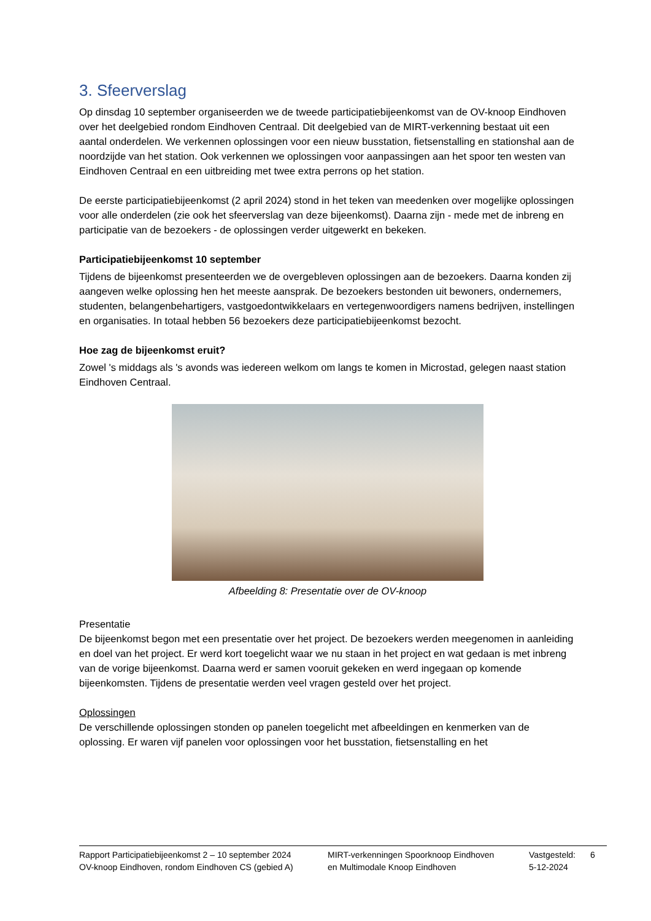3. Sfeerverslag
Op dinsdag 10 september organiseerden we de tweede participatiebijeenkomst van de OV-knoop Eindhoven over het deelgebied rondom Eindhoven Centraal. Dit deelgebied van de MIRT-verkenning bestaat uit een aantal onderdelen. We verkennen oplossingen voor een nieuw busstation, fietsenstalling en stationshal aan de noordzijde van het station. Ook verkennen we oplossingen voor aanpassingen aan het spoor ten westen van Eindhoven Centraal en een uitbreiding met twee extra perrons op het station.
De eerste participatiebijeenkomst (2 april 2024) stond in het teken van meedenken over mogelijke oplossingen voor alle onderdelen (zie ook het sfeerverslag van deze bijeenkomst). Daarna zijn - mede met de inbreng en participatie van de bezoekers - de oplossingen verder uitgewerkt en bekeken.
Participatiebijeenkomst 10 september
Tijdens de bijeenkomst presenteerden we de overgebleven oplossingen aan de bezoekers. Daarna konden zij aangeven welke oplossing hen het meeste aansprak. De bezoekers bestonden uit bewoners, ondernemers, studenten, belangenbehartigers, vastgoedontwikkelaars en vertegenwoordigers namens bedrijven, instellingen en organisaties. In totaal hebben 56 bezoekers deze participatiebijeenkomst bezocht.
Hoe zag de bijeenkomst eruit?
Zowel 's middags als 's avonds was iedereen welkom om langs te komen in Microstad, gelegen naast station Eindhoven Centraal.
Afbeelding 8: Presentatie over de OV-knoop
Presentatie
De bijeenkomst begon met een presentatie over het project. De bezoekers werden meegenomen in aanleiding en doel van het project. Er werd kort toegelicht waar we nu staan in het project en wat gedaan is met inbreng van de vorige bijeenkomst. Daarna werd er samen vooruit gekeken en werd ingegaan op komende bijeenkomsten. Tijdens de presentatie werden veel vragen gesteld over het project.
Oplossingen
De verschillende oplossingen stonden op panelen toegelicht met afbeeldingen en kenmerken van de oplossing. Er waren vijf panelen voor oplossingen voor het busstation, fietsenstalling en het
Rapport Participatiebijeenkomst 2 – 10 september 2024
OV-knoop Eindhoven, rondom Eindhoven CS (gebied A)
MIRT-verkenningen Spoorknoop Eindhoven
en Multimodale Knoop Eindhoven
Vastgesteld:
5-12-2024
6